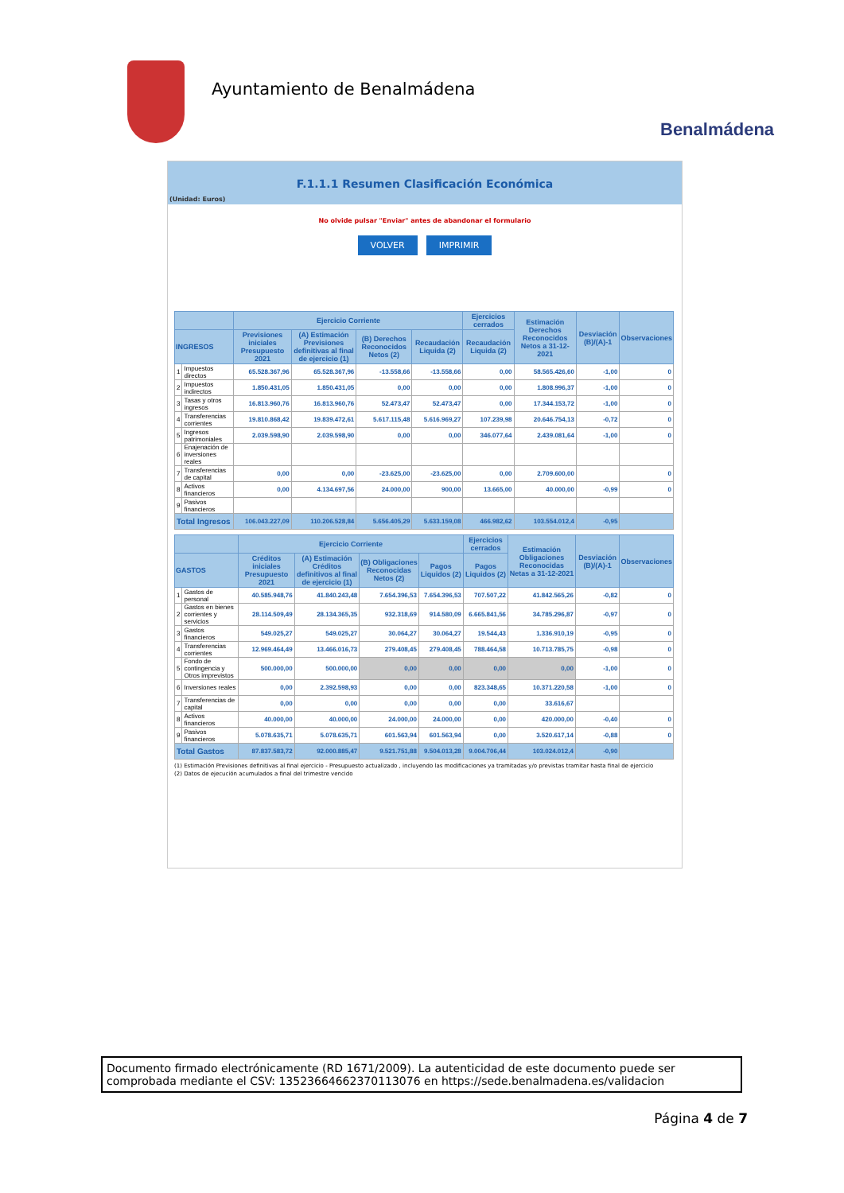Ayuntamiento de Benalmádena
Benalmádena
F.1.1.1 Resumen Clasificación Económica
(Unidad: Euros)
No olvide pulsar "Enviar" antes de abandonar el formulario
VOLVER IMPRIMIR
| | | Ejercicio Corriente | | | | Ejercicios cerrados | Estimación Derechos Reconocidos Netos a 31-12-2021 | Desviación (B)/(A)-1 | Observaciones |
| --- | --- | --- | --- | --- | --- | --- | --- | --- | --- |
| INGRESOS | | Previsiones iniciales Presupuesto 2021 | (A) Estimación Previsiones definitivas al final de ejercicio (1) | (B) Derechos Reconocidos Netos (2) | Recaudación Liquida (2) | Recaudación Liquida (2) | | | |
| 1 | Impuestos directos | 65.528.367,96 | 65.528.367,96 | -13.558,66 | -13.558,66 | 0,00 | 58.565.426,60 | -1,00 | 0 |
| 2 | Impuestos indirectos | 1.850.431,05 | 1.850.431,05 | 0,00 | 0,00 | 0,00 | 1.808.996,37 | -1,00 | 0 |
| 3 | Tasas y otros ingresos | 16.813.960,76 | 16.813.960,76 | 52.473,47 | 52.473,47 | 0,00 | 17.344.153,72 | -1,00 | 0 |
| 4 | Transferencias corrientes | 19.810.868,42 | 19.839.472,61 | 5.617.115,48 | 5.616.969,27 | 107.239,98 | 20.646.754,13 | -0,72 | 0 |
| 5 | Ingresos patrimoniales | 2.039.598,90 | 2.039.598,90 | 0,00 | 0,00 | 346.077,64 | 2.439.081,64 | -1,00 | 0 |
| 6 | Enajenación de inversiones reales | | | | | | | | |
| 7 | Transferencias de capital | 0,00 | 0,00 | -23.625,00 | -23.625,00 | 0,00 | 2.709.600,00 | | 0 |
| 8 | Activos financieros | 0,00 | 4.134.697,56 | 24.000,00 | 900,00 | 13.665,00 | 40.000,00 | -0,99 | 0 |
| 9 | Pasivos financieros | | | | | | | | |
| Total Ingresos | | 106.043.227,09 | 110.206.528,84 | 5.656.405,29 | 5.633.159,08 | 466.982,62 | 103.554.012,4 | -0,95 | |
| | | Ejercicio Corriente | | | | Ejercicios cerrados | Estimación Obligaciones Reconocidas Netas a 31-12-2021 | Desviación (B)/(A)-1 | Observaciones |
| --- | --- | --- | --- | --- | --- | --- | --- | --- | --- |
| GASTOS | | Créditos iniciales Presupuesto 2021 | (A) Estimación Créditos definitivos al final de ejercicio (1) | (B) Obligaciones Reconocidas Netos (2) | Pagos Liquidos (2) | Pagos Liquidos (2) | | | |
| 1 | Gastos de personal | 40.585.948,76 | 41.840.243,48 | 7.654.396,53 | 7.654.396,53 | 707.507,22 | 41.842.565,26 | -0,82 | 0 |
| 2 | Gastos en bienes corrientes y servicios | 28.114.509,49 | 28.134.365,35 | 932.318,69 | 914.580,09 | 6.665.841,56 | 34.785.296,87 | -0,97 | 0 |
| 3 | Gastos financieros | 549.025,27 | 549.025,27 | 30.064,27 | 30.064,27 | 19.544,43 | 1.336.910,19 | -0,95 | 0 |
| 4 | Transferencias corrientes | 12.969.464,49 | 13.466.016,73 | 279.408,45 | 279.408,45 | 788.464,58 | 10.713.785,75 | -0,98 | 0 |
| 5 | Fondo de contingencia y Otros imprevistos | 500.000,00 | 500.000,00 | 0,00 | 0,00 | 0,00 | 0,00 | -1,00 | 0 |
| 6 | Inversiones reales | 0,00 | 2.392.598,93 | 0,00 | 0,00 | 823.348,65 | 10.371.220,58 | -1,00 | 0 |
| 7 | Transferencias de capital | 0,00 | 0,00 | 0,00 | 0,00 | 0,00 | 33.616,67 | | |
| 8 | Activos financieros | 40.000,00 | 40.000,00 | 24.000,00 | 24.000,00 | 0,00 | 420.000,00 | -0,40 | 0 |
| 9 | Pasivos financieros | 5.078.635,71 | 5.078.635,71 | 601.563,94 | 601.563,94 | 0,00 | 3.520.617,14 | -0,88 | 0 |
| Total Gastos | | 87.837.583,72 | 92.000.885,47 | 9.521.751,88 | 9.504.013,28 | 9.004.706,44 | 103.024.012,4 | -0,90 | |
(1) Estimación Previsiones definitivas al final ejercicio - Presupuesto actualizado , incluyendo las modificaciones ya tramitadas y/o previstas tramitar hasta final de ejercicio
(2) Datos de ejecución acumulados a final del trimestre vencido
Documento firmado electrónicamente (RD 1671/2009). La autenticidad de este documento puede ser comprobada mediante el CSV: 13523664662370113076 en https://sede.benalmadena.es/validacion
Página 4 de 7